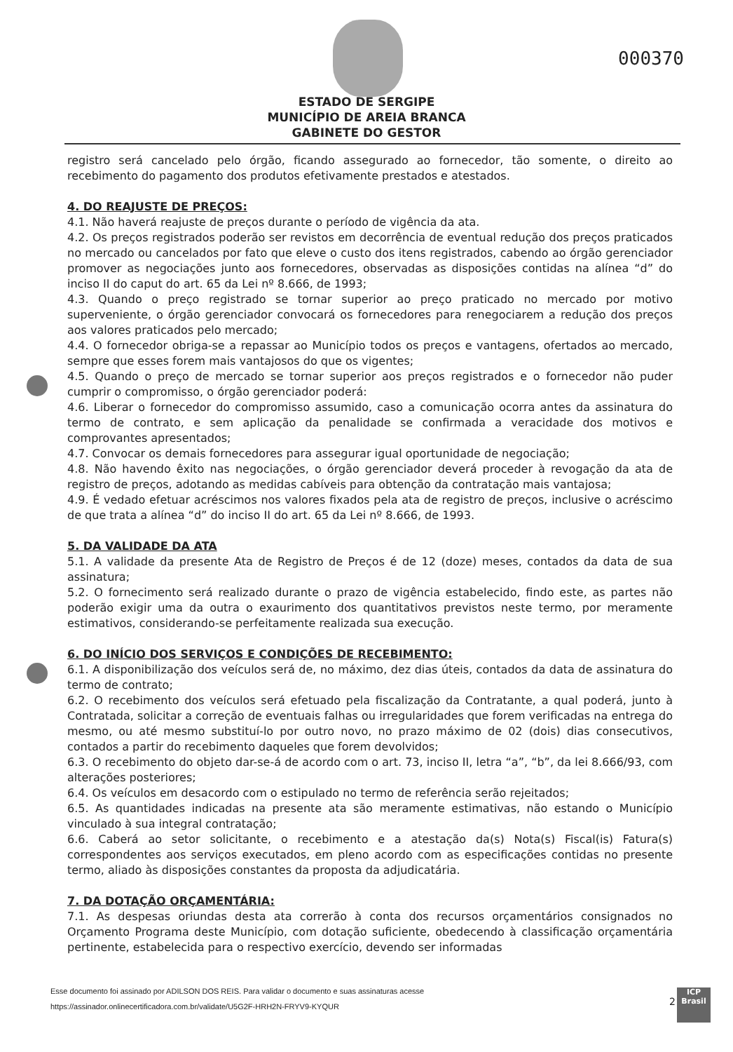000370
ESTADO DE SERGIPE
MUNICÍPIO DE AREIA BRANCA
GABINETE DO GESTOR
registro será cancelado pelo órgão, ficando assegurado ao fornecedor, tão somente, o direito ao recebimento do pagamento dos produtos efetivamente prestados e atestados.
4. DO REAJUSTE DE PREÇOS:
4.1. Não haverá reajuste de preços durante o período de vigência da ata.
4.2. Os preços registrados poderão ser revistos em decorrência de eventual redução dos preços praticados no mercado ou cancelados por fato que eleve o custo dos itens registrados, cabendo ao órgão gerenciador promover as negociações junto aos fornecedores, observadas as disposições contidas na alínea “d” do inciso II do caput do art. 65 da Lei nº 8.666, de 1993;
4.3. Quando o preço registrado se tornar superior ao preço praticado no mercado por motivo superveniente, o órgão gerenciador convocará os fornecedores para renegociarem a redução dos preços aos valores praticados pelo mercado;
4.4. O fornecedor obriga-se a repassar ao Município todos os preços e vantagens, ofertados ao mercado, sempre que esses forem mais vantajosos do que os vigentes;
4.5. Quando o preço de mercado se tornar superior aos preços registrados e o fornecedor não puder cumprir o compromisso, o órgão gerenciador poderá:
4.6. Liberar o fornecedor do compromisso assumido, caso a comunicação ocorra antes da assinatura do termo de contrato, e sem aplicação da penalidade se confirmada a veracidade dos motivos e comprovantes apresentados;
4.7. Convocar os demais fornecedores para assegurar igual oportunidade de negociação;
4.8. Não havendo êxito nas negociações, o órgão gerenciador deverá proceder à revogação da ata de registro de preços, adotando as medidas cabíveis para obtenção da contratação mais vantajosa;
4.9. É vedado efetuar acréscimos nos valores fixados pela ata de registro de preços, inclusive o acréscimo de que trata a alínea “d” do inciso II do art. 65 da Lei nº 8.666, de 1993.
5. DA VALIDADE DA ATA
5.1. A validade da presente Ata de Registro de Preços é de 12 (doze) meses, contados da data de sua assinatura;
5.2. O fornecimento será realizado durante o prazo de vigência estabelecido, findo este, as partes não poderão exigir uma da outra o exaurimento dos quantitativos previstos neste termo, por meramente estimativos, considerando-se perfeitamente realizada sua execução.
6. DO INÍCIO DOS SERVIÇOS E CONDIÇÕES DE RECEBIMENTO:
6.1. A disponibilização dos veículos será de, no máximo, dez dias úteis, contados da data de assinatura do termo de contrato;
6.2. O recebimento dos veículos será efetuado pela fiscalização da Contratante, a qual poderá, junto à Contratada, solicitar a correção de eventuais falhas ou irregularidades que forem verificadas na entrega do mesmo, ou até mesmo substituí-lo por outro novo, no prazo máximo de 02 (dois) dias consecutivos, contados a partir do recebimento daqueles que forem devolvidos;
6.3. O recebimento do objeto dar-se-á de acordo com o art. 73, inciso II, letra “a”, “b”, da lei 8.666/93, com alterações posteriores;
6.4. Os veículos em desacordo com o estipulado no termo de referência serão rejeitados;
6.5. As quantidades indicadas na presente ata são meramente estimativas, não estando o Município vinculado à sua integral contratação;
6.6. Caberá ao setor solicitante, o recebimento e a atestação da(s) Nota(s) Fiscal(is) Fatura(s) correspondentes aos serviços executados, em pleno acordo com as especificações contidas no presente termo, aliado às disposições constantes da proposta da adjudicatária.
7. DA DOTAÇÃO ORÇAMENTÁRIA:
7.1. As despesas oriundas desta ata correrão à conta dos recursos orçamentários consignados no Orçamento Programa deste Município, com dotação suficiente, obedecendo à classificação orçamentária pertinente, estabelecida para o respectivo exercício, devendo ser informadas
Esse documento foi assinado por ADILSON DOS REIS. Para validar o documento e suas assinaturas acesse
https://assinador.onlinecertificadora.com.br/validate/U5G2F-HRH2N-FRYV9-KYQUR
2
ICP
Brasil